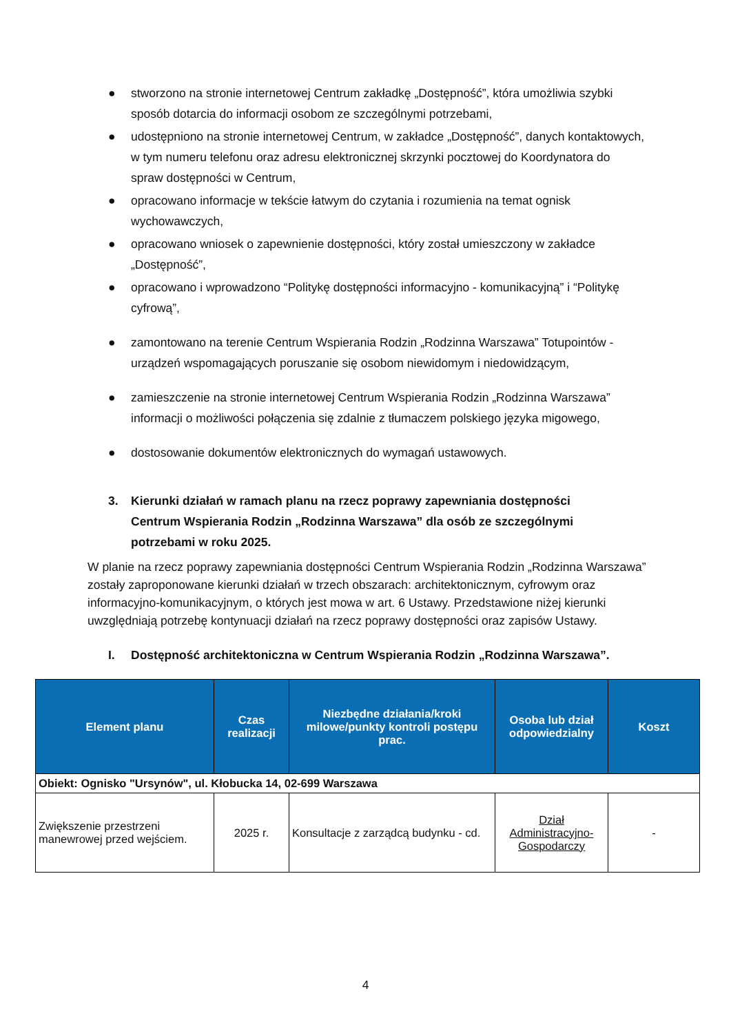● stworzono na stronie internetowej Centrum zakładkę „Dostępność”, która umożliwia szybki sposób dotarcia do informacji osobom ze szczególnymi potrzebami,
● udostępniono na stronie internetowej Centrum, w zakładce „Dostępność”, danych kontaktowych, w tym numeru telefonu oraz adresu elektronicznej skrzynki pocztowej do Koordynatora do spraw dostępności w Centrum,
● opracowano informacje w tekście łatwym do czytania i rozumienia na temat ognisk wychowawczych,
● opracowano wniosek o zapewnienie dostępności, który został umieszczony w zakładce „Dostępność”,
● opracowano i wprowadzono “Politykę dostępności informacyjno - komunikacyjną” i “Politykę cyfrową”,
● zamontowano na terenie Centrum Wspierania Rodzin „Rodzinna Warszawa” Totupointów - urządzeń wspomagających poruszanie się osobom niewidomym i niedowidzącym,
● zamieszczenie na stronie internetowej Centrum Wspierania Rodzin „Rodzinna Warszawa” informacji o możliwości połączenia się zdalnie z tłumaczem polskiego języka migowego,
● dostosowanie dokumentów elektronicznych do wymagań ustawowych.
3. Kierunki działań w ramach planu na rzecz poprawy zapewniania dostępności Centrum Wspierania Rodzin „Rodzinna Warszawa” dla osób ze szczególnymi potrzebami w roku 2025.
W planie na rzecz poprawy zapewniania dostępności Centrum Wspierania Rodzin „Rodzinna Warszawa” zostały zaproponowane kierunki działań w trzech obszarach: architektonicznym, cyfrowym oraz informacyjno-komunikacyjnym, o których jest mowa w art. 6 Ustawy. Przedstawione niżej kierunki uwzględniają potrzebę kontynuacji działań na rzecz poprawy dostępności oraz zapisów Ustawy.
I. Dostępność architektoniczna w Centrum Wspierania Rodzin „Rodzinna Warszawa”.
| Element planu | Czas realizacji | Niezbędne działania/kroki milowe/punkty kontroli postępu prac. | Osoba lub dział odpowiedzialny | Koszt |
| --- | --- | --- | --- | --- |
| Obiekt: Ognisko "Ursynów", ul. Kłobucka 14, 02-699 Warszawa | | | | |
| Zwiększenie przestrzeni manewrowej przed wejściem. | 2025 r. | Konsultacje z zarządcą budynku - cd. | Dział Administracyjno-Gospodarczy | - |
4